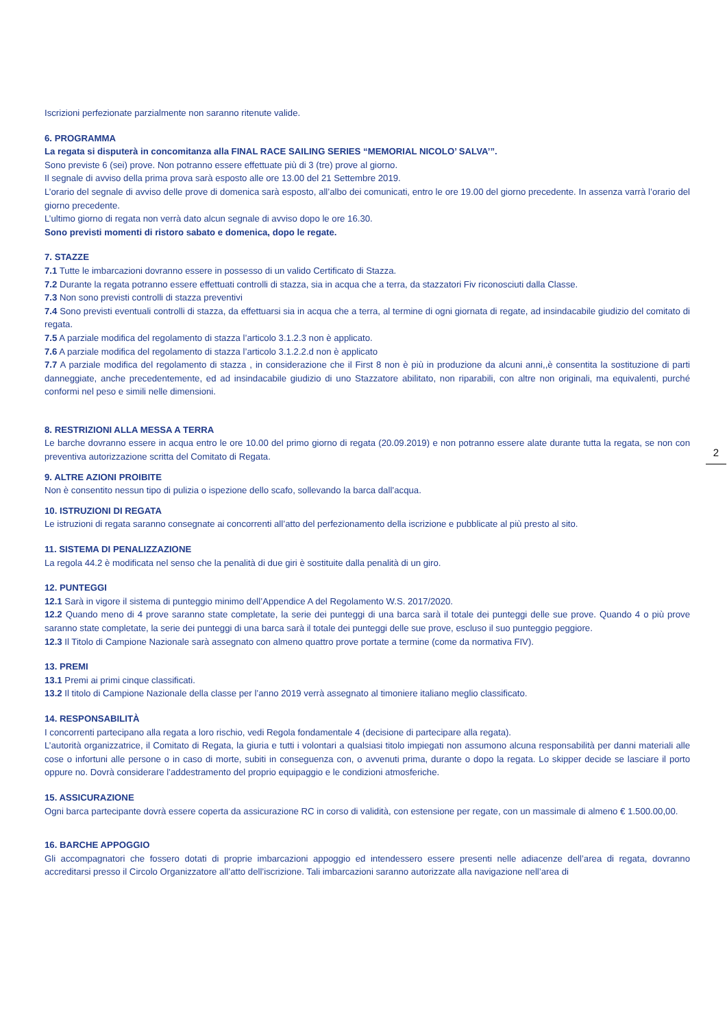Iscrizioni perfezionate parzialmente non saranno ritenute valide.
6. PROGRAMMA
La regata si disputerà in concomitanza alla FINAL RACE SAILING SERIES “MEMORIAL NICOLO’ SALVA’”.
Sono previste 6 (sei) prove. Non potranno essere effettuate più di 3 (tre) prove al giorno.
Il segnale di avviso della prima prova sarà esposto alle ore 13.00 del 21 Settembre 2019.
L’orario del segnale di avviso delle prove di domenica sarà esposto, all’albo dei comunicati, entro le ore 19.00 del giorno precedente. In assenza varrà l’orario del giorno precedente.
L’ultimo giorno di regata non verrà dato alcun segnale di avviso dopo le ore 16.30.
Sono previsti momenti di ristoro sabato e domenica, dopo le regate.
7. STAZZE
7.1 Tutte le imbarcazioni dovranno essere in possesso di un valido Certificato di Stazza.
7.2 Durante la regata potranno essere effettuati controlli di stazza, sia in acqua che a terra, da stazzatori Fiv riconosciuti dalla Classe.
7.3 Non sono previsti controlli di stazza preventivi
7.4 Sono previsti eventuali controlli di stazza, da effettuarsi sia in acqua che a terra, al termine di ogni giornata di regate, ad insindacabile giudizio del comitato di regata.
7.5 A parziale modifica del regolamento di stazza l’articolo 3.1.2.3 non è applicato.
7.6 A parziale modifica del regolamento di stazza l’articolo 3.1.2.2.d non è applicato
7.7 A parziale modifica del regolamento di stazza , in considerazione che il First 8 non è più in produzione da alcuni anni,,è consentita la sostituzione di parti danneggiate, anche precedentemente, ed ad insindacabile giudizio di uno Stazzatore abilitato, non riparabili, con altre non originali, ma equivalenti, purché conformi nel peso e simili nelle dimensioni.
8. RESTRIZIONI ALLA MESSA A TERRA
Le barche dovranno essere in acqua entro le ore 10.00 del primo giorno di regata (20.09.2019) e non potranno essere alate durante tutta la regata, se non con preventiva autorizzazione scritta del Comitato di Regata.
9. ALTRE AZIONI PROIBITE
Non è consentito nessun tipo di pulizia o ispezione dello scafo, sollevando la barca dall’acqua.
10. ISTRUZIONI DI REGATA
Le istruzioni di regata saranno consegnate ai concorrenti all’atto del perfezionamento della iscrizione e pubblicate al più presto al sito.
11. SISTEMA DI PENALIZZAZIONE
La regola 44.2 è modificata nel senso che la penalità di due giri è sostituite dalla penalità di un giro.
12. PUNTEGGI
12.1 Sarà in vigore il sistema di punteggio minimo dell’Appendice A del Regolamento W.S. 2017/2020.
12.2 Quando meno di 4 prove saranno state completate, la serie dei punteggi di una barca sarà il totale dei punteggi delle sue prove. Quando 4 o più prove saranno state completate, la serie dei punteggi di una barca sarà il totale dei punteggi delle sue prove, escluso il suo punteggio peggiore.
12.3 Il Titolo di Campione Nazionale sarà assegnato con almeno quattro prove portate a termine (come da normativa FIV).
13. PREMI
13.1 Premi ai primi cinque classificati.
13.2 Il titolo di Campione Nazionale della classe per l’anno 2019 verrà assegnato al timoniere italiano meglio classificato.
14. RESPONSABILITÀ
I concorrenti partecipano alla regata a loro rischio, vedi Regola fondamentale 4 (decisione di partecipare alla regata).
L’autorità organizzatrice, il Comitato di Regata, la giuria e tutti i volontari a qualsiasi titolo impiegati non assumono alcuna responsabilità per danni materiali alle cose o infortuni alle persone o in caso di morte, subiti in conseguenza con, o avvenuti prima, durante o dopo la regata. Lo skipper decide se lasciare il porto oppure no. Dovrà considerare l’addestramento del proprio equipaggio e le condizioni atmosferiche.
15. ASSICURAZIONE
Ogni barca partecipante dovrà essere coperta da assicurazione RC in corso di validità, con estensione per regate, con un massimale di almeno € 1.500.00,00.
16. BARCHE APPOGGIO
Gli accompagnatori che fossero dotati di proprie imbarcazioni appoggio ed intendessero essere presenti nelle adiacenze dell’area di regata, dovranno accreditarsi presso il Circolo Organizzatore all’atto dell’iscrizione. Tali imbarcazioni saranno autorizzate alla navigazione nell’area di
2